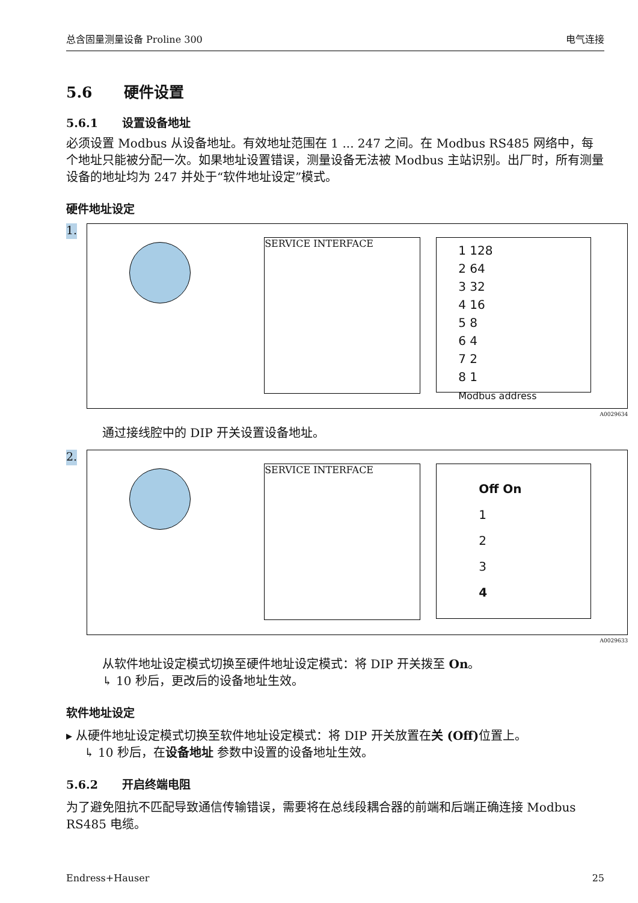总含固量测量设备 Proline 300 电气连接
5.6 硬件设置
5.6.1 设置设备地址
必须设置 Modbus 从设备地址。有效地址范围在 1 ... 247 之间。在 Modbus RS485 网络中，每个地址只能被分配一次。如果地址设置错误，测量设备无法被 Modbus 主站识别。出厂时，所有测量设备的地址均为 247 并处于“软件地址设定”模式。
硬件地址设定
1.
SERVICE INTERFACE
1 128
2 64
3 32
4 16
5 8
6 4
7 2
8 1
Modbus address
A0029634
通过接线腔中的 DIP 开关设置设备地址。
2.
SERVICE INTERFACE
Off On
1
2
3
4
A0029633
从软件地址设定模式切换至硬件地址设定模式：将 DIP 开关拨至 On。
↳ 10 秒后，更改后的设备地址生效。
软件地址设定
▸ 从硬件地址设定模式切换至软件地址设定模式：将 DIP 开关放置在关 (Off) 位置上。
↳ 10 秒后，在设备地址 参数中设置的设备地址生效。
5.6.2 开启终端电阻
为了避免阻抗不匹配导致通信传输错误，需要将在总线段耦合器的前端和后端正确连接 Modbus RS485 电缆。
Endress+Hauser 25